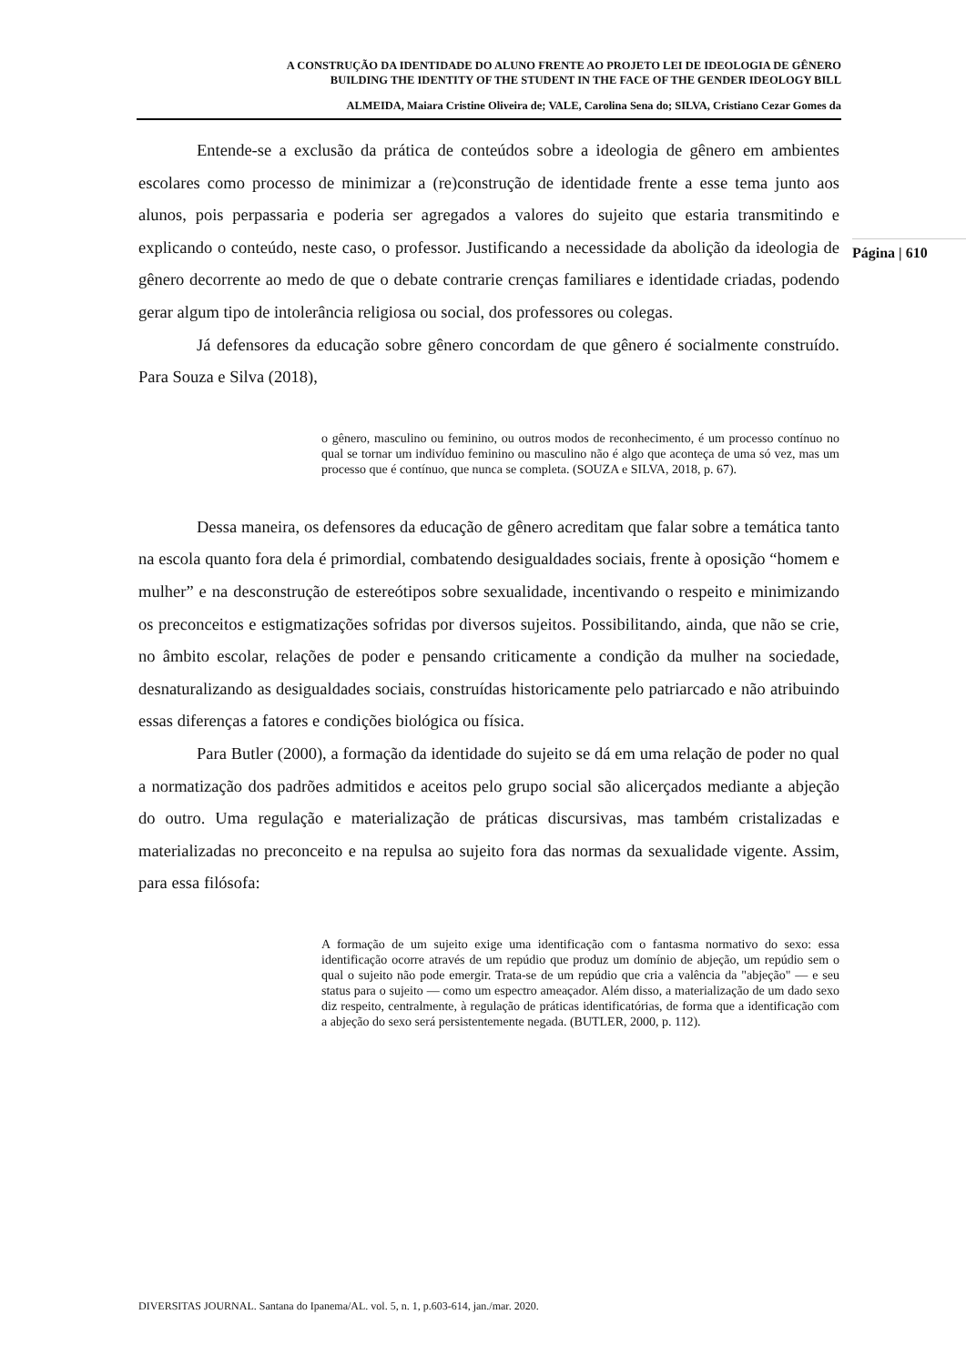A CONSTRUÇÃO DA IDENTIDADE DO ALUNO FRENTE AO PROJETO LEI DE IDEOLOGIA DE GÊNERO
BUILDING THE IDENTITY OF THE STUDENT IN THE FACE OF THE GENDER IDEOLOGY BILL
ALMEIDA, Maiara Cristine Oliveira de; VALE, Carolina Sena do; SILVA, Cristiano Cezar Gomes da
Página | 610
Entende-se a exclusão da prática de conteúdos sobre a ideologia de gênero em ambientes escolares como processo de minimizar a (re)construção de identidade frente a esse tema junto aos alunos, pois perpassaria e poderia ser agregados a valores do sujeito que estaria transmitindo e explicando o conteúdo, neste caso, o professor. Justificando a necessidade da abolição da ideologia de gênero decorrente ao medo de que o debate contrarie crenças familiares e identidade criadas, podendo gerar algum tipo de intolerância religiosa ou social, dos professores ou colegas.
Já defensores da educação sobre gênero concordam de que gênero é socialmente construído. Para Souza e Silva (2018),
o gênero, masculino ou feminino, ou outros modos de reconhecimento, é um processo contínuo no qual se tornar um indivíduo feminino ou masculino não é algo que aconteça de uma só vez, mas um processo que é contínuo, que nunca se completa. (SOUZA e SILVA, 2018, p. 67).
Dessa maneira, os defensores da educação de gênero acreditam que falar sobre a temática tanto na escola quanto fora dela é primordial, combatendo desigualdades sociais, frente à oposição “homem e mulher” e na desconstrução de estereótipos sobre sexualidade, incentivando o respeito e minimizando os preconceitos e estigmatizações sofridas por diversos sujeitos. Possibilitando, ainda, que não se crie, no âmbito escolar, relações de poder e pensando criticamente a condição da mulher na sociedade, desnaturalizando as desigualdades sociais, construídas historicamente pelo patriarcado e não atribuindo essas diferenças a fatores e condições biológica ou física.
Para Butler (2000), a formação da identidade do sujeito se dá em uma relação de poder no qual a normatização dos padrões admitidos e aceitos pelo grupo social são alicerçados mediante a abjeção do outro. Uma regulação e materialização de práticas discursivas, mas também cristalizadas e materializadas no preconceito e na repulsa ao sujeito fora das normas da sexualidade vigente. Assim, para essa filósofa:
A formação de um sujeito exige uma identificação com o fantasma normativo do sexo: essa identificação ocorre através de um repúdio que produz um domínio de abjeção, um repúdio sem o qual o sujeito não pode emergir. Trata-se de um repúdio que cria a valência da "abjeção" — e seu status para o sujeito — como um espectro ameaçador. Além disso, a materialização de um dado sexo diz respeito, centralmente, à regulação de práticas identificatórias, de forma que a identificação com a abjeção do sexo será persistentemente negada. (BUTLER, 2000, p. 112).
DIVERSITAS JOURNAL. Santana do Ipanema/AL. vol. 5, n. 1, p.603-614, jan./mar. 2020.